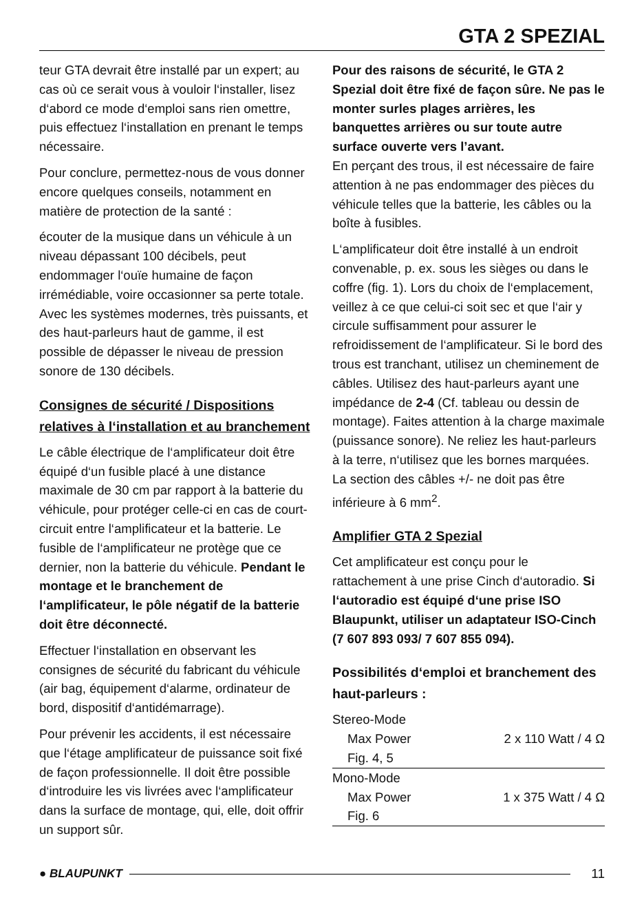GTA 2 SPEZIAL
teur GTA devrait être installé par un expert; au cas où ce serait vous à vouloir l‘installer, lisez d‘abord ce mode d‘emploi sans rien omettre, puis effectuez l‘installation en prenant le temps nécessaire.
Pour conclure, permettez-nous de vous donner encore quelques conseils, notamment en matière de protection de la santé :
écouter de la musique dans un véhicule à un niveau dépassant 100 décibels, peut endommager l‘ouïe humaine de façon irrémédiable, voire occasionner sa perte totale. Avec les systèmes modernes, très puissants, et des haut-parleurs haut de gamme, il est possible de dépasser le niveau de pression sonore de 130 décibels.
Consignes de sécurité / Dispositions relatives à l‘installation et au branchement
Le câble électrique de l‘amplificateur doit être équipé d‘un fusible placé à une distance maximale de 30 cm par rapport à la batterie du véhicule, pour protéger celle-ci en cas de court-circuit entre l‘amplificateur et la batterie. Le fusible de l‘amplificateur ne protège que ce dernier, non la batterie du véhicule. Pendant le montage et le branchement de l‘amplificateur, le pôle négatif de la batterie doit être déconnecté.
Effectuer l‘installation en observant les consignes de sécurité du fabricant du véhicule (air bag, équipement d‘alarme, ordinateur de bord, dispositif d‘antidémarrage).
Pour prévenir les accidents, il est nécessaire que l‘étage amplificateur de puissance soit fixé de façon professionnelle. Il doit être possible d‘introduire les vis livrées avec l‘amplificateur dans la surface de montage, qui, elle, doit offrir un support sûr.
Pour des raisons de sécurité, le GTA 2 Spezial doit être fixé de façon sûre. Ne pas le monter surles plages arrières, les banquettes arrières ou sur toute autre surface ouverte vers l’avant.
En perçant des trous, il est nécessaire de faire attention à ne pas endommager des pièces du véhicule telles que la batterie, les câbles ou la boîte à fusibles.
L‘amplificateur doit être installé à un endroit convenable, p. ex. sous les sièges ou dans le coffre (fig. 1). Lors du choix de l‘emplacement, veillez à ce que celui-ci soit sec et que l‘air y circule suffisamment pour assurer le refroidissement de l‘amplificateur. Si le bord des trous est tranchant, utilisez un cheminement de câbles. Utilisez des haut-parleurs ayant une impédance de 2-4 (Cf. tableau ou dessin de montage). Faites attention à la charge maximale (puissance sonore). Ne reliez les haut-parleurs à la terre, n‘utilisez que les bornes marquées. La section des câbles +/- ne doit pas être inférieure à 6 mm<sup>2</sup>.
Amplifier GTA 2 Spezial
Cet amplificateur est conçu pour le rattachement à une prise Cinch d‘autoradio. Si l‘autoradio est équipé d‘une prise ISO Blaupunkt, utiliser un adaptateur ISO-Cinch (7 607 893 093/ 7 607 855 094).
Possibilités d‘emploi et branchement des haut-parleurs :
| Stereo-Mode | |
| Max Power | 2 x 110 Watt / 4 Ω |
| Fig. 4, 5 | |
| Mono-Mode | |
| Max Power | 1 x 375 Watt / 4 Ω |
| Fig. 6 | |
● BLAUPUNKT 11